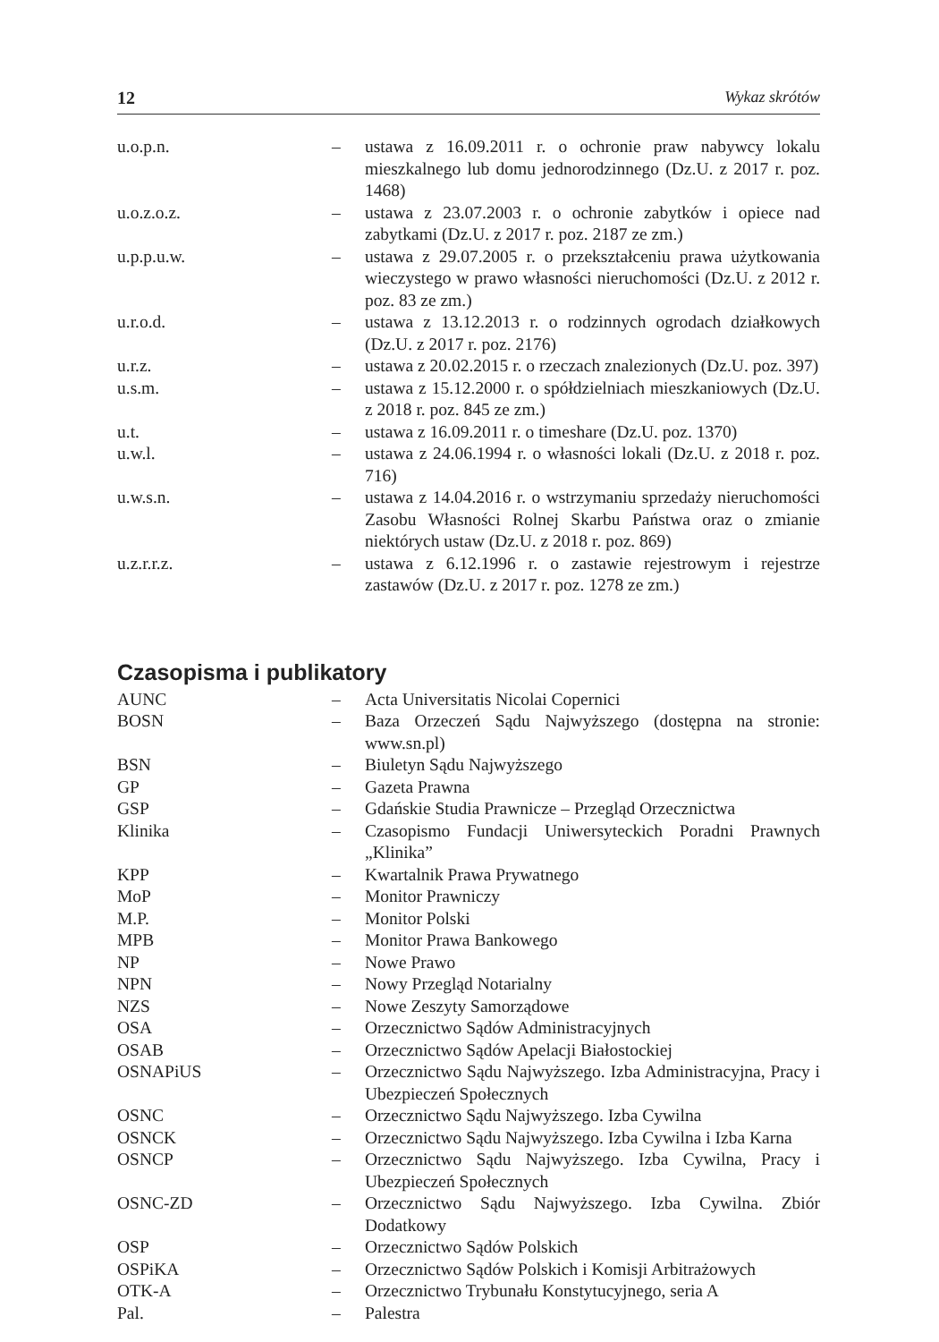12 Wykaz skrótów
| u.o.p.n. | – | ustawa z 16.09.2011 r. o ochronie praw nabywcy lokalu mieszkalnego lub domu jednorodzinnego (Dz.U. z 2017 r. poz. 1468) |
| u.o.z.o.z. | – | ustawa z 23.07.2003 r. o ochronie zabytków i opiece nad zabytkami (Dz.U. z 2017 r. poz. 2187 ze zm.) |
| u.p.p.u.w. | – | ustawa z 29.07.2005 r. o przekształceniu prawa użytkowania wieczystego w prawo własności nieruchomości (Dz.U. z 2012 r. poz. 83 ze zm.) |
| u.r.o.d. | – | ustawa z 13.12.2013 r. o rodzinnych ogrodach działkowych (Dz.U. z 2017 r. poz. 2176) |
| u.r.z. | – | ustawa z 20.02.2015 r. o rzeczach znalezionych (Dz.U. poz. 397) |
| u.s.m. | – | ustawa z 15.12.2000 r. o spółdzielniach mieszkaniowych (Dz.U. z 2018 r. poz. 845 ze zm.) |
| u.t. | – | ustawa z 16.09.2011 r. o timeshare (Dz.U. poz. 1370) |
| u.w.l. | – | ustawa z 24.06.1994 r. o własności lokali (Dz.U. z 2018 r. poz. 716) |
| u.w.s.n. | – | ustawa z 14.04.2016 r. o wstrzymaniu sprzedaży nieruchomości Zasobu Własności Rolnej Skarbu Państwa oraz o zmianie niektórych ustaw (Dz.U. z 2018 r. poz. 869) |
| u.z.r.r.z. | – | ustawa z 6.12.1996 r. o zastawie rejestrowym i rejestrze zastawów (Dz.U. z 2017 r. poz. 1278 ze zm.) |
Czasopisma i publikatory
| AUNC | – | Acta Universitatis Nicolai Copernici |
| BOSN | – | Baza Orzeczeń Sądu Najwyższego (dostępna na stronie: www.sn.pl) |
| BSN | – | Biuletyn Sądu Najwyższego |
| GP | – | Gazeta Prawna |
| GSP | – | Gdańskie Studia Prawnicze – Przegląd Orzecznictwa |
| Klinika | – | Czasopismo Fundacji Uniwersyteckich Poradni Prawnych „Klinika” |
| KPP | – | Kwartalnik Prawa Prywatnego |
| MoP | – | Monitor Prawniczy |
| M.P. | – | Monitor Polski |
| MPB | – | Monitor Prawa Bankowego |
| NP | – | Nowe Prawo |
| NPN | – | Nowy Przegląd Notarialny |
| NZS | – | Nowe Zeszyty Samorządowe |
| OSA | – | Orzecznictwo Sądów Administracyjnych |
| OSAB | – | Orzecznictwo Sądów Apelacji Białostockiej |
| OSNAPiUS | – | Orzecznictwo Sądu Najwyższego. Izba Administracyjna, Pracy i Ubezpieczeń Społecznych |
| OSNC | – | Orzecznictwo Sądu Najwyższego. Izba Cywilna |
| OSNCK | – | Orzecznictwo Sądu Najwyższego. Izba Cywilna i Izba Karna |
| OSNCP | – | Orzecznictwo Sądu Najwyższego. Izba Cywilna, Pracy i Ubezpieczeń Społecznych |
| OSNC-ZD | – | Orzecznictwo Sądu Najwyższego. Izba Cywilna. Zbiór Dodatkowy |
| OSP | – | Orzecznictwo Sądów Polskich |
| OSPiKA | – | Orzecznictwo Sądów Polskich i Komisji Arbitrażowych |
| OTK-A | – | Orzecznictwo Trybunału Konstytucyjnego, seria A |
| Pal. | – | Palestra |